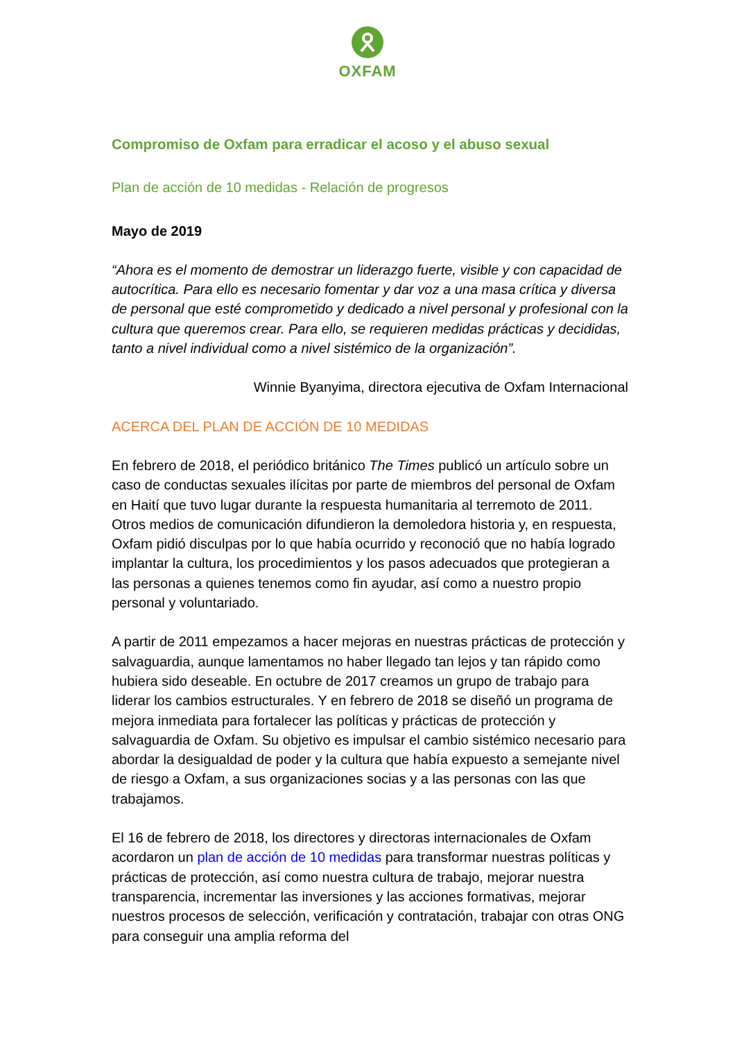OXFAM
Compromiso de Oxfam para erradicar el acoso y el abuso sexual
Plan de acción de 10 medidas - Relación de progresos
Mayo de 2019
“Ahora es el momento de demostrar un liderazgo fuerte, visible y con capacidad de autocrítica. Para ello es necesario fomentar y dar voz a una masa crítica y diversa de personal que esté comprometido y dedicado a nivel personal y profesional con la cultura que queremos crear. Para ello, se requieren medidas prácticas y decididas, tanto a nivel individual como a nivel sistémico de la organización”.
Winnie Byanyima, directora ejecutiva de Oxfam Internacional
ACERCA DEL PLAN DE ACCIÓN DE 10 MEDIDAS
En febrero de 2018, el periódico británico The Times publicó un artículo sobre un caso de conductas sexuales ilícitas por parte de miembros del personal de Oxfam en Haití que tuvo lugar durante la respuesta humanitaria al terremoto de 2011. Otros medios de comunicación difundieron la demoledora historia y, en respuesta, Oxfam pidió disculpas por lo que había ocurrido y reconoció que no había logrado implantar la cultura, los procedimientos y los pasos adecuados que protegieran a las personas a quienes tenemos como fin ayudar, así como a nuestro propio personal y voluntariado.
A partir de 2011 empezamos a hacer mejoras en nuestras prácticas de protección y salvaguardia, aunque lamentamos no haber llegado tan lejos y tan rápido como hubiera sido deseable. En octubre de 2017 creamos un grupo de trabajo para liderar los cambios estructurales. Y en febrero de 2018 se diseñó un programa de mejora inmediata para fortalecer las políticas y prácticas de protección y salvaguardia de Oxfam. Su objetivo es impulsar el cambio sistémico necesario para abordar la desigualdad de poder y la cultura que había expuesto a semejante nivel de riesgo a Oxfam, a sus organizaciones socias y a las personas con las que trabajamos.
El 16 de febrero de 2018, los directores y directoras internacionales de Oxfam acordaron un plan de acción de 10 medidas para transformar nuestras políticas y prácticas de protección, así como nuestra cultura de trabajo, mejorar nuestra transparencia, incrementar las inversiones y las acciones formativas, mejorar nuestros procesos de selección, verificación y contratación, trabajar con otras ONG para conseguir una amplia reforma del